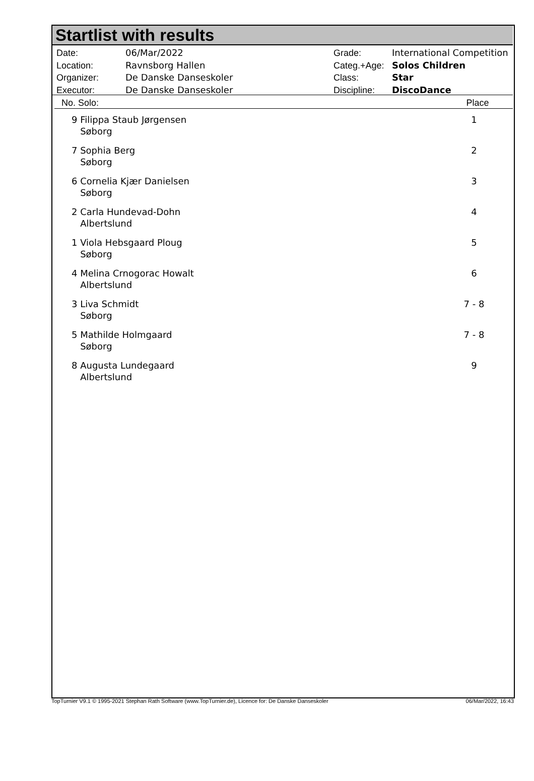Startlist with results
| Date: | 06/Mar/2022 |
| Location: | Ravnsborg Hallen |
| Organizer: | De Danske Danseskoler |
| Executor: | De Danske Danseskoler |
| Grade: | International Competition |
| Categ.+Age: | Solos Children |
| Class: | Star |
| Discipline: | DiscoDance |
| No. Solo: | Place |
| --- | --- |
| 9 Filippa Staub Jørgensen Søborg | 1 |
| 7 Sophia Berg Søborg | 2 |
| 6 Cornelia Kjær Danielsen Søborg | 3 |
| 2 Carla Hundevad-Dohn Albertslund | 4 |
| 1 Viola Hebsgaard Ploug Søborg | 5 |
| 4 Melina Crnogorac Howalt Albertslund | 6 |
| 3 Liva Schmidt Søborg | 7 - 8 |
| 5 Mathilde Holmgaard Søborg | 7 - 8 |
| 8 Augusta Lundegaard Albertslund | 9 |
TopTurnier V9.1 © 1995-2021 Stephan Rath Software (www.TopTurnier.de), Licence for: De Danske Danseskoler 06/Mar/2022, 16:43